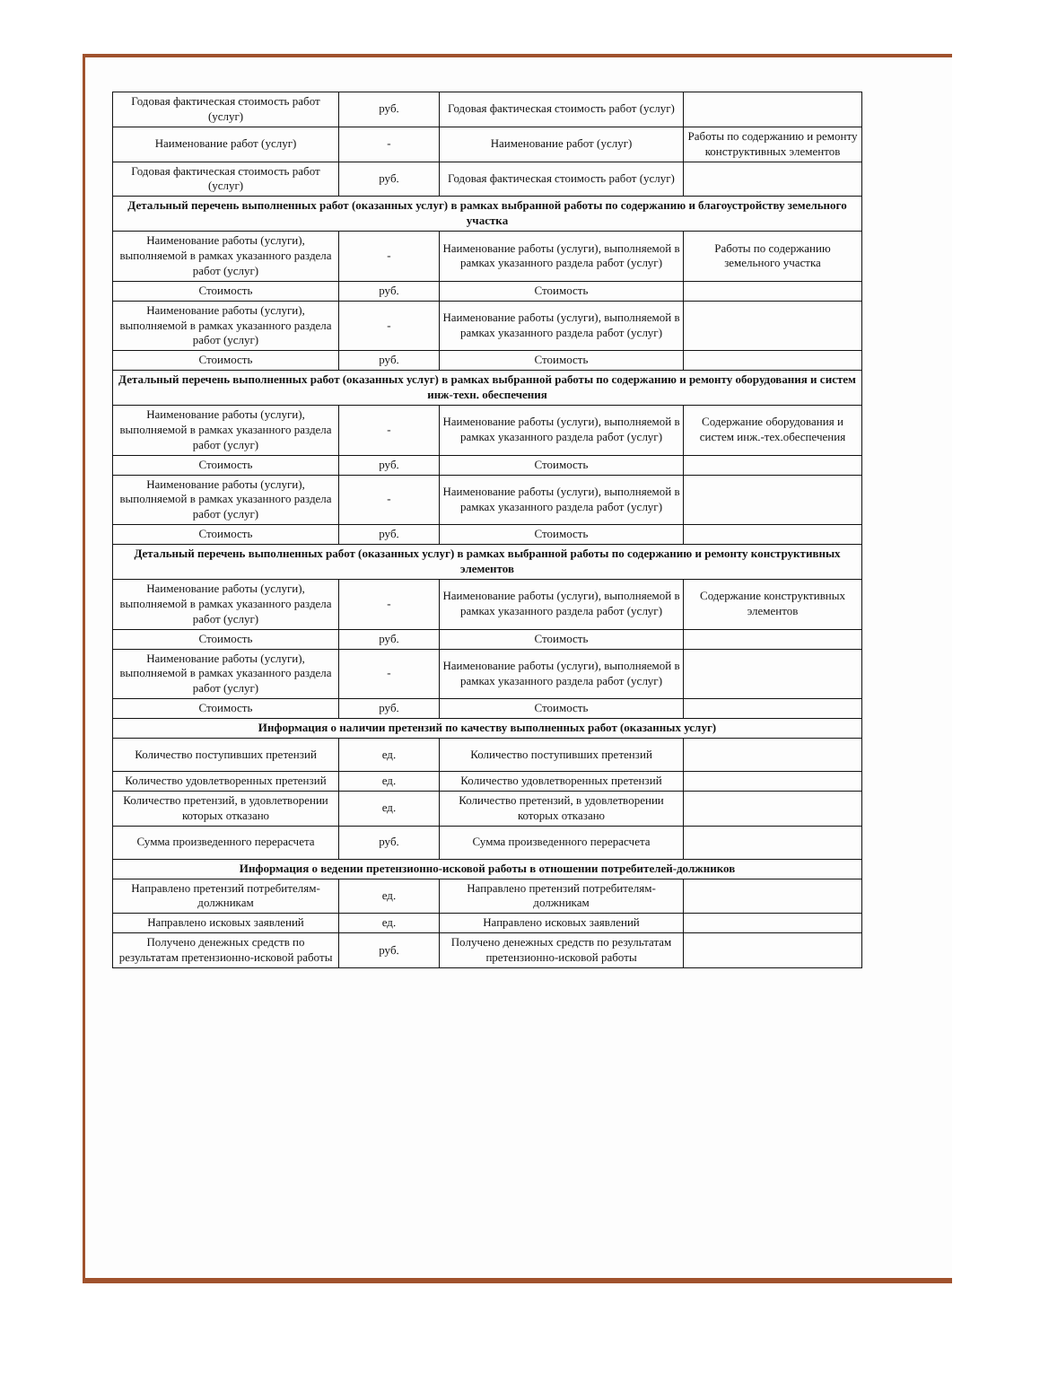| Годовая фактическая стоимость работ (услуг) | руб. | Годовая фактическая стоимость работ (услуг) | |
| Наименование работ (услуг) | - | Наименование работ (услуг) | Работы по содержанию и ремонту конструктивных элементов |
| Годовая фактическая стоимость работ (услуг) | руб. | Годовая фактическая стоимость работ (услуг) | |
| Детальный перечень выполненных работ (оказанных услуг) в рамках выбранной работы по содержанию и благоустройству земельного участка | | | |
| Наименование работы (услуги), выполняемой в рамках указанного раздела работ (услуг) | - | Наименование работы (услуги), выполняемой в рамках указанного раздела работ (услуг) | Работы по содержанию земельного участка |
| Стоимость | руб. | Стоимость | |
| Наименование работы (услуги), выполняемой в рамках указанного раздела работ (услуг) | - | Наименование работы (услуги), выполняемой в рамках указанного раздела работ (услуг) | |
| Стоимость | руб. | Стоимость | |
| Детальный перечень выполненных работ (оказанных услуг) в рамках выбранной работы по содержанию и ремонту оборудования и систем инж-техн. обеспечения | | | |
| Наименование работы (услуги), выполняемой в рамках указанного раздела работ (услуг) | - | Наименование работы (услуги), выполняемой в рамках указанного раздела работ (услуг) | Содержание оборудования и систем инж.-тех.обеспечения |
| Стоимость | руб. | Стоимость | |
| Наименование работы (услуги), выполняемой в рамках указанного раздела работ (услуг) | - | Наименование работы (услуги), выполняемой в рамках указанного раздела работ (услуг) | |
| Стоимость | руб. | Стоимость | |
| Детальный перечень выполненных работ (оказанных услуг) в рамках выбранной работы по содержанию и ремонту конструктивных элементов | | | |
| Наименование работы (услуги), выполняемой в рамках указанного раздела работ (услуг) | - | Наименование работы (услуги), выполняемой в рамках указанного раздела работ (услуг) | Содержание конструктивных элементов |
| Стоимость | руб. | Стоимость | |
| Наименование работы (услуги), выполняемой в рамках указанного раздела работ (услуг) | - | Наименование работы (услуги), выполняемой в рамках указанного раздела работ (услуг) | |
| Стоимость | руб. | Стоимость | |
| Информация о наличии претензий по качеству выполненных работ (оказанных услуг) | | | |
| Количество поступивших претензий | ед. | Количество поступивших претензий | |
| Количество удовлетворенных претензий | ед. | Количество удовлетворенных претензий | |
| Количество претензий, в удовлетворении которых отказано | ед. | Количество претензий, в удовлетворении которых отказано | |
| Сумма произведенного перерасчета | руб. | Сумма произведенного перерасчета | |
| Информация о ведении претензионно-исковой работы в отношении потребителей-должников | | | |
| Направлено претензий потребителям-должникам | ед. | Направлено претензий потребителям-должникам | |
| Направлено исковых заявлений | ед. | Направлено исковых заявлений | |
| Получено денежных средств по результатам претензионно-исковой работы | руб. | Получено денежных средств по результатам претензионно-исковой работы | |